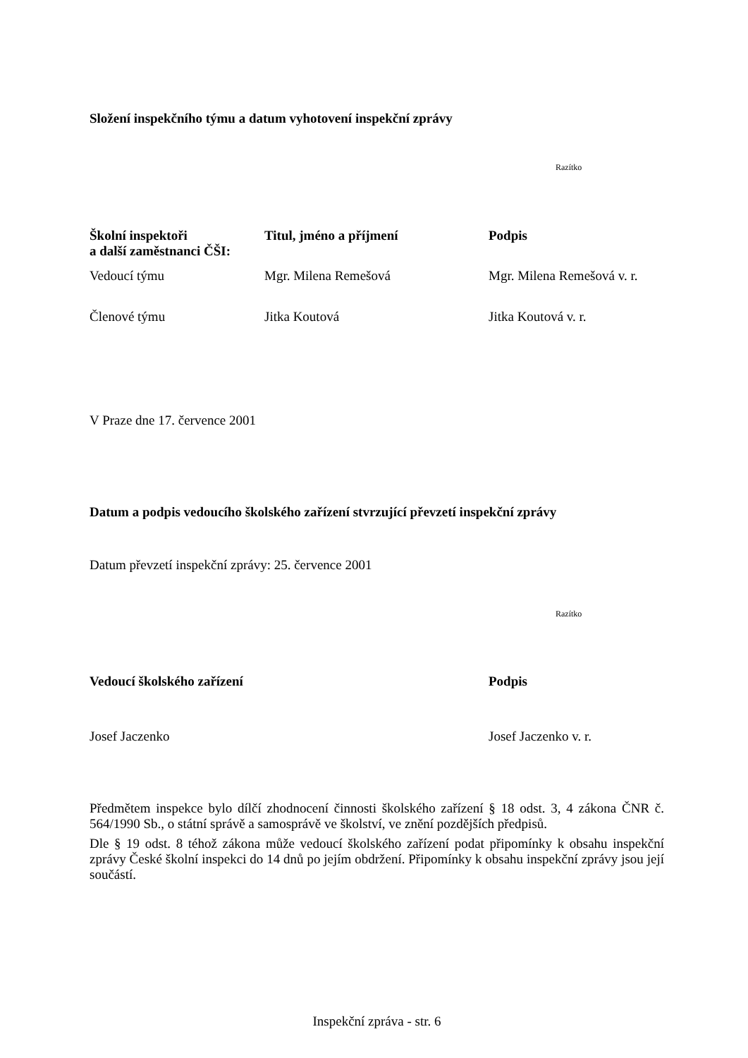Složení inspekčního týmu a datum vyhotovení inspekční zprávy
Razítko
| Školní inspektoři a další zaměstnanci ČŠI: | Titul, jméno a příjmení | Podpis |
| --- | --- | --- |
| Vedoucí týmu | Mgr. Milena Remešová | Mgr. Milena Remešová v. r. |
| Členové týmu | Jitka Koutová | Jitka Koutová v. r. |
V Praze dne 17. července 2001
Datum a podpis vedoucího školského zařízení stvrzující převzetí inspekční zprávy
Datum převzetí inspekční zprávy: 25. července 2001
Razítko
| Vedoucí školského zařízení | Podpis |
| --- | --- |
| Josef Jaczenko | Josef Jaczenko v. r. |
Předmětem inspekce bylo dílčí zhodnocení činnosti školského zařízení § 18 odst. 3, 4 zákona ČNR č. 564/1990 Sb., o státní správě a samosprávě ve školství, ve znění pozdějších předpisů.
Dle § 19 odst. 8 téhož zákona může vedoucí školského zařízení podat připomínky k obsahu inspekční zprávy České školní inspekci do 14 dnů po jejím obdržení. Připomínky k obsahu inspekční zprávy jsou její součástí.
Inspekční zpráva - str. 6